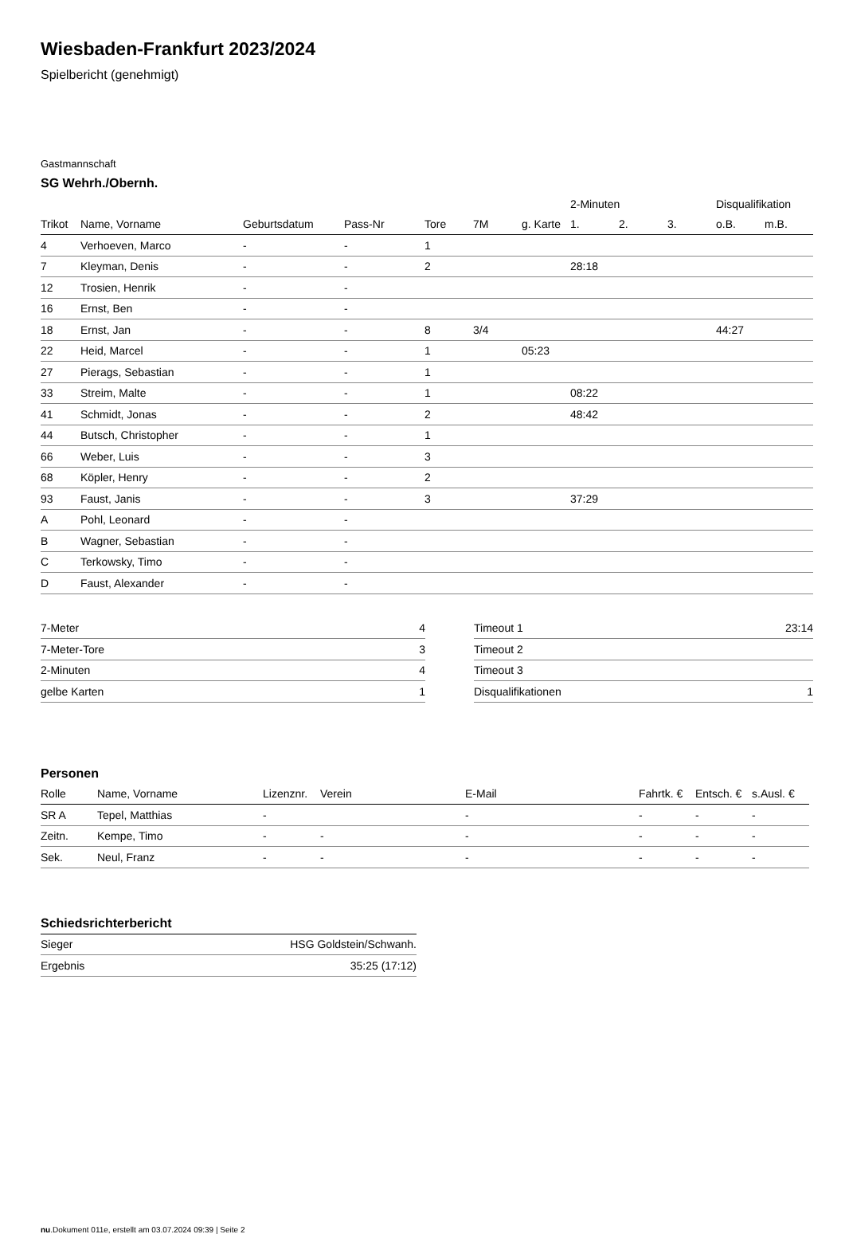Wiesbaden-Frankfurt 2023/2024
Spielbericht (genehmigt)
Gastmannschaft
SG Wehrh./Obernh.
| | | | | | | | 2-Minuten | | | Disqualifikation | |
| Trikot | Name, Vorname | Geburtsdatum | Pass-Nr | Tore | 7M | g. Karte | 1. | 2. | 3. | o.B. | m.B. |
| 4 | Verhoeven, Marco | - | - | 1 | | | | | | | |
| 7 | Kleyman, Denis | - | - | 2 | | | 28:18 | | | | |
| 12 | Trosien, Henrik | - | - | | | | | | | | |
| 16 | Ernst, Ben | - | - | | | | | | | | |
| 18 | Ernst, Jan | - | - | 8 | 3/4 | | | | | 44:27 | |
| 22 | Heid, Marcel | - | - | 1 | | 05:23 | | | | | |
| 27 | Pierags, Sebastian | - | - | 1 | | | | | | | |
| 33 | Streim, Malte | - | - | 1 | | | 08:22 | | | | |
| 41 | Schmidt, Jonas | - | - | 2 | | | 48:42 | | | | |
| 44 | Butsch, Christopher | - | - | 1 | | | | | | | |
| 66 | Weber, Luis | - | - | 3 | | | | | | | |
| 68 | Köpler, Henry | - | - | 2 | | | | | | | |
| 93 | Faust, Janis | - | - | 3 | | | 37:29 | | | | |
| A | Pohl, Leonard | - | - | | | | | | | | |
| B | Wagner, Sebastian | - | - | | | | | | | | |
| C | Terkowsky, Timo | - | - | | | | | | | | |
| D | Faust, Alexander | - | - | | | | | | | | |
| 7-Meter | 4 |
| 7-Meter-Tore | 3 |
| 2-Minuten | 4 |
| gelbe Karten | 1 |
| Timeout 1 | 23:14 |
| Timeout 2 | |
| Timeout 3 | |
| Disqualifikationen | 1 |
Personen
| Rolle | Name, Vorname | Lizenznr. | Verein | E-Mail | Fahrtk. € | Entsch. € | s.Ausl. € |
| --- | --- | --- | --- | --- | --- | --- | --- |
| SR A | Tepel, Matthias | - | | - | - | - | - |
| Zeitn. | Kempe, Timo | - | - | - | - | - | - |
| Sek. | Neul, Franz | - | - | - | - | - | - |
Schiedsrichterbericht
| Sieger | HSG Goldstein/Schwanh. |
| Ergebnis | 35:25 (17:12) |
nu.Dokument 011e, erstellt am 03.07.2024 09:39 | Seite 2